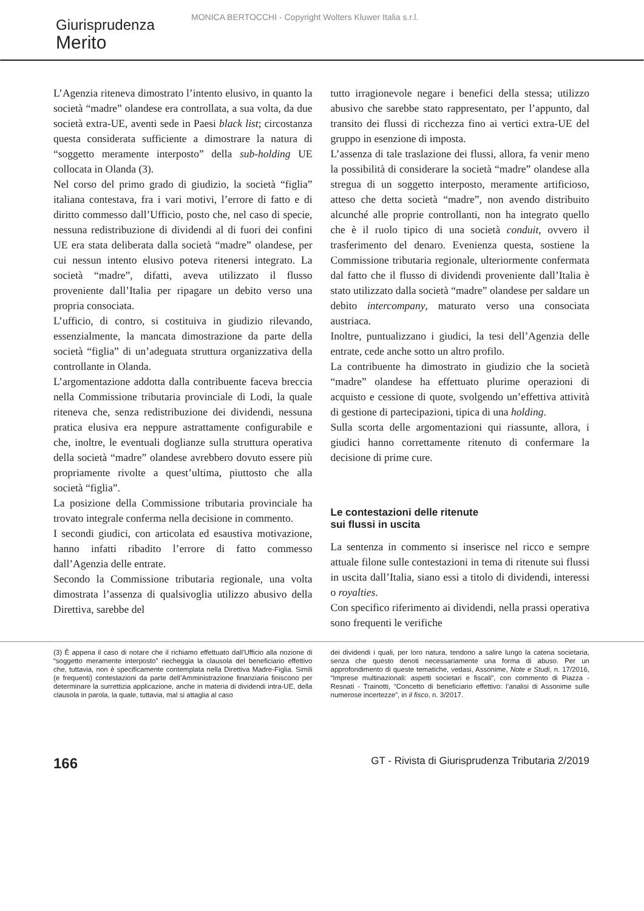MONICA BERTOCCHI - Copyright Wolters Kluwer Italia s.r.l.
Giurisprudenza
Merito
L’Agenzia riteneva dimostrato l’intento elusivo, in quanto la società “madre” olandese era controllata, a sua volta, da due società extra-UE, aventi sede in Paesi black list; circostanza questa considerata sufficiente a dimostrare la natura di “soggetto meramente interposto” della sub-holding UE collocata in Olanda (3).
Nel corso del primo grado di giudizio, la società “figlia” italiana contestava, fra i vari motivi, l’errore di fatto e di diritto commesso dall’Ufficio, posto che, nel caso di specie, nessuna redistribuzione di dividendi al di fuori dei confini UE era stata deliberata dalla società “madre” olandese, per cui nessun intento elusivo poteva ritenersi integrato. La società “madre”, difatti, aveva utilizzato il flusso proveniente dall’Italia per ripagare un debito verso una propria consociata.
L’ufficio, di contro, si costituiva in giudizio rilevando, essenzialmente, la mancata dimostrazione da parte della società “figlia” di un’adeguata struttura organizzativa della controllante in Olanda.
L’argomentazione addotta dalla contribuente faceva breccia nella Commissione tributaria provinciale di Lodi, la quale riteneva che, senza redistribuzione dei dividendi, nessuna pratica elusiva era neppure astrattamente configurabile e che, inoltre, le eventuali doglianze sulla struttura operativa della società “madre” olandese avrebbero dovuto essere più propriamente rivolte a quest’ultima, piuttosto che alla società “figlia”.
La posizione della Commissione tributaria provinciale ha trovato integrale conferma nella decisione in commento.
I secondi giudici, con articolata ed esaustiva motivazione, hanno infatti ribadito l’errore di fatto commesso dall’Agenzia delle entrate.
Secondo la Commissione tributaria regionale, una volta dimostrata l’assenza di qualsivoglia utilizzo abusivo della Direttiva, sarebbe del
tutto irragionevole negare i benefici della stessa; utilizzo abusivo che sarebbe stato rappresentato, per l’appunto, dal transito dei flussi di ricchezza fino ai vertici extra-UE del gruppo in esenzione di imposta.
L’assenza di tale traslazione dei flussi, allora, fa venir meno la possibilità di considerare la società “madre” olandese alla stregua di un soggetto interposto, meramente artificioso, atteso che detta società “madre”, non avendo distribuito alcunché alle proprie controllanti, non ha integrato quello che è il ruolo tipico di una società conduit, ovvero il trasferimento del denaro. Evenienza questa, sostiene la Commissione tributaria regionale, ulteriormente confermata dal fatto che il flusso di dividendi proveniente dall’Italia è stato utilizzato dalla società “madre” olandese per saldare un debito intercompany, maturato verso una consociata austriaca.
Inoltre, puntualizzano i giudici, la tesi dell’Agenzia delle entrate, cede anche sotto un altro profilo.
La contribuente ha dimostrato in giudizio che la società “madre” olandese ha effettuato plurime operazioni di acquisto e cessione di quote, svolgendo un’effettiva attività di gestione di partecipazioni, tipica di una holding.
Sulla scorta delle argomentazioni qui riassunte, allora, i giudici hanno correttamente ritenuto di confermare la decisione di prime cure.
Le contestazioni delle ritenute
sui flussi in uscita
La sentenza in commento si inserisce nel ricco e sempre attuale filone sulle contestazioni in tema di ritenute sui flussi in uscita dall’Italia, siano essi a titolo di dividendi, interessi o royalties.
Con specifico riferimento ai dividendi, nella prassi operativa sono frequenti le verifiche
(3) È appena il caso di notare che il richiamo effettuato dall’Ufficio alla nozione di “soggetto meramente interposto” riecheggia la clausola del beneficiario effettivo che, tuttavia, non è specificamente contemplata nella Direttiva Madre-Figlia. Simili (e frequenti) contestazioni da parte dell’Amministrazione finanziaria finiscono per determinare la surrettizia applicazione, anche in materia di dividendi intra-UE, della clausola in parola, la quale, tuttavia, mal si attaglia al caso
dei dividendi i quali, per loro natura, tendono a salire lungo la catena societaria, senza che questo denoti necessariamente una forma di abuso. Per un approfondimento di queste tematiche, vedasi, Assonime, Note e Studi, n. 17/2016, “Imprese multinazionali: aspetti societari e fiscali”, con commento di Piazza - Resnati - Trainotti, “Concetto di beneficiario effettivo: l’analisi di Assonime sulle numerose incertezze”, in il fisco, n. 3/2017.
166 GT - Rivista di Giurisprudenza Tributaria 2/2019